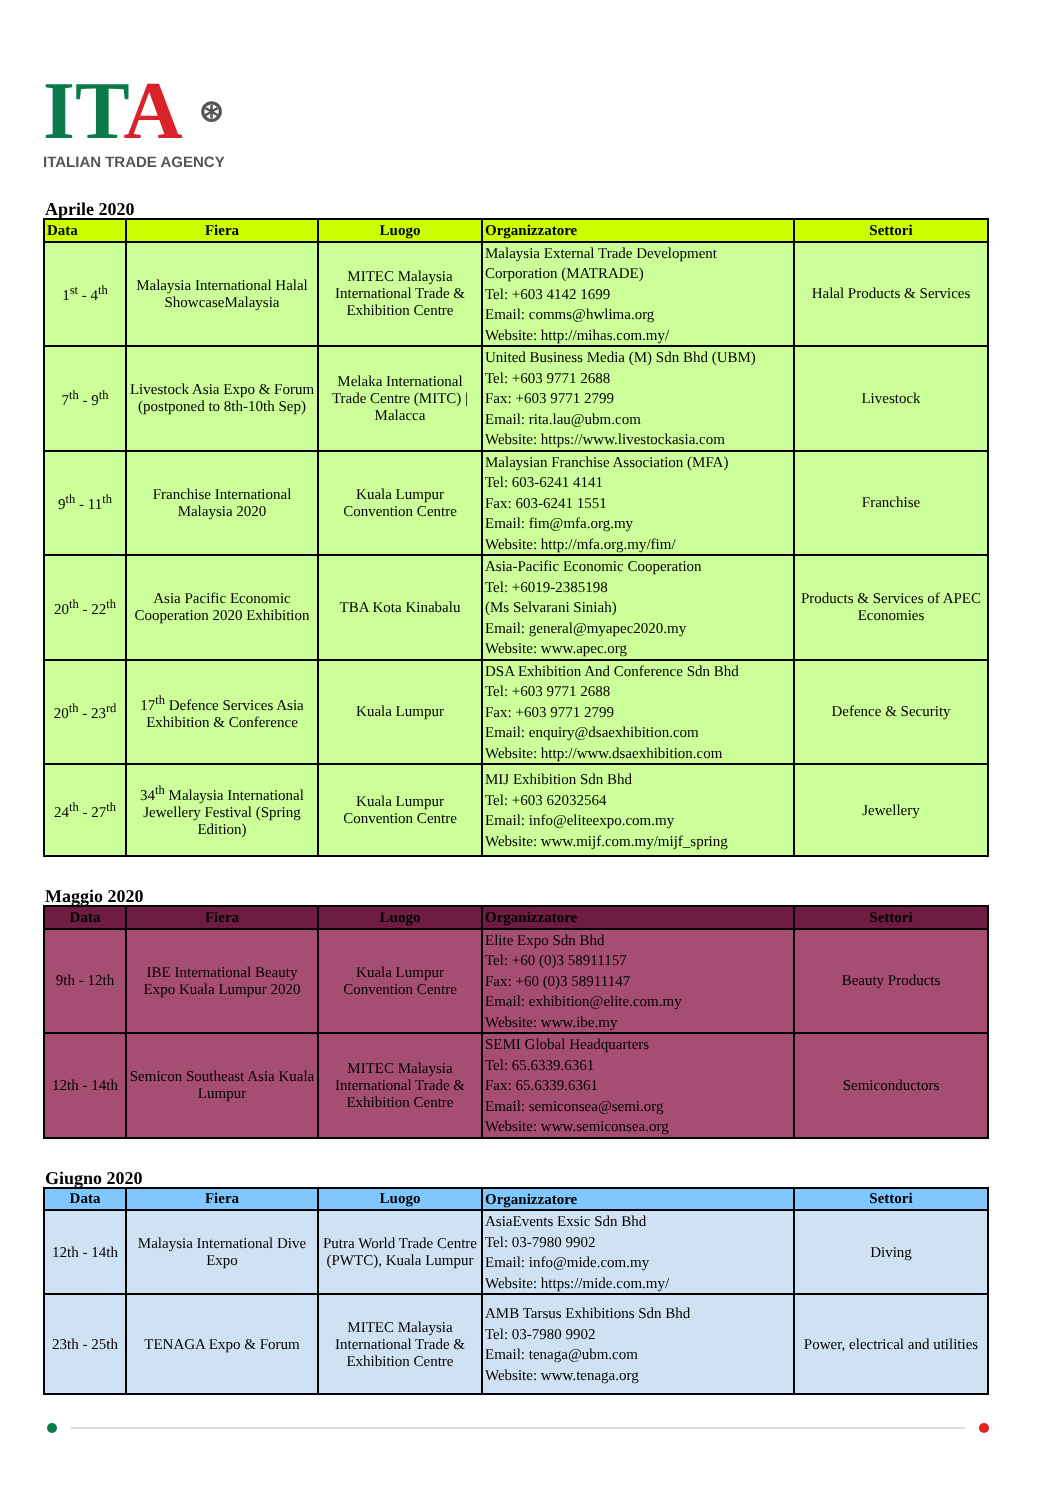ITA ⊛
ITALIAN TRADE AGENCY
Aprile 2020
| Data | Fiera | Luogo | Organizzatore | Settori |
| --- | --- | --- | --- | --- |
| 1<sup>st</sup> - 4<sup>th</sup> | Malaysia International Halal ShowcaseMalaysia | MITEC Malaysia International Trade & Exhibition Centre | Malaysia External Trade Development Corporation (MATRADE) Tel: +603 4142 1699 Email: comms@hwlima.org Website: http://mihas.com.my/ | Halal Products & Services |
| 7<sup>th</sup> - 9<sup>th</sup> | Livestock Asia Expo & Forum (postponed to 8th-10th Sep) | Melaka International Trade Centre (MITC) / Malacca | United Business Media (M) Sdn Bhd (UBM) Tel: +603 9771 2688 Fax: +603 9771 2799 Email: rita.lau@ubm.com Website: https://www.livestockasia.com | Livestock |
| 9<sup>th</sup> - 11<sup>th</sup> | Franchise International Malaysia 2020 | Kuala Lumpur Convention Centre | Malaysian Franchise Association (MFA) Tel: 603-6241 4141 Fax: 603-6241 1551 Email: fim@mfa.org.my Website: http://mfa.org.my/fim/ | Franchise |
| 20<sup>th</sup> - 22<sup>th</sup> | Asia Pacific Economic Cooperation 2020 Exhibition | TBA Kota Kinabalu | Asia-Pacific Economic Cooperation Tel: +6019-2385198 (Ms Selvarani Siniah) Email: general@myapec2020.my Website: www.apec.org | Products & Services of APEC Economies |
| 20<sup>th</sup> - 23<sup>rd</sup> | 17<sup>th</sup> Defence Services Asia Exhibition & Conference | Kuala Lumpur | DSA Exhibition And Conference Sdn Bhd Tel: +603 9771 2688 Fax: +603 9771 2799 Email: enquiry@dsaexhibition.com Website: http://www.dsaexhibition.com | Defence & Security |
| 24<sup>th</sup> - 27<sup>th</sup> | 34<sup>th</sup> Malaysia International Jewellery Festival (Spring Edition) | Kuala Lumpur Convention Centre | MIJ Exhibition Sdn Bhd Tel: +603 62032564 Email: info@eliteexpo.com.my Website: www.mijf.com.my/mijf_spring | Jewellery |
Maggio 2020
| Data | Fiera | Luogo | Organizzatore | Settori |
| --- | --- | --- | --- | --- |
| 9th - 12th | IBE International Beauty Expo Kuala Lumpur 2020 | Kuala Lumpur Convention Centre | Elite Expo Sdn Bhd Tel: +60 (0)3 58911157 Fax: +60 (0)3 58911147 Email: exhibition@elite.com.my Website: www.ibe.my | Beauty Products |
| 12th - 14th | Semicon Southeast Asia Kuala Lumpur | MITEC Malaysia International Trade & Exhibition Centre | SEMI Global Headquarters Tel: 65.6339.6361 Fax: 65.6339.6361 Email: semiconsea@semi.org Website: www.semiconsea.org | Semiconductors |
Giugno 2020
| Data | Fiera | Luogo | Organizzatore | Settori |
| --- | --- | --- | --- | --- |
| 12th - 14th | Malaysia International Dive Expo | Putra World Trade Centre (PWTC), Kuala Lumpur | AsiaEvents Exsic Sdn Bhd Tel: 03-7980 9902 Email: info@mide.com.my Website: https://mide.com.my/ | Diving |
| 23th - 25th | TENAGA Expo & Forum | MITEC Malaysia International Trade & Exhibition Centre | AMB Tarsus Exhibitions Sdn Bhd Tel: 03-7980 9902 Email: tenaga@ubm.com Website: www.tenaga.org | Power, electrical and utilities |